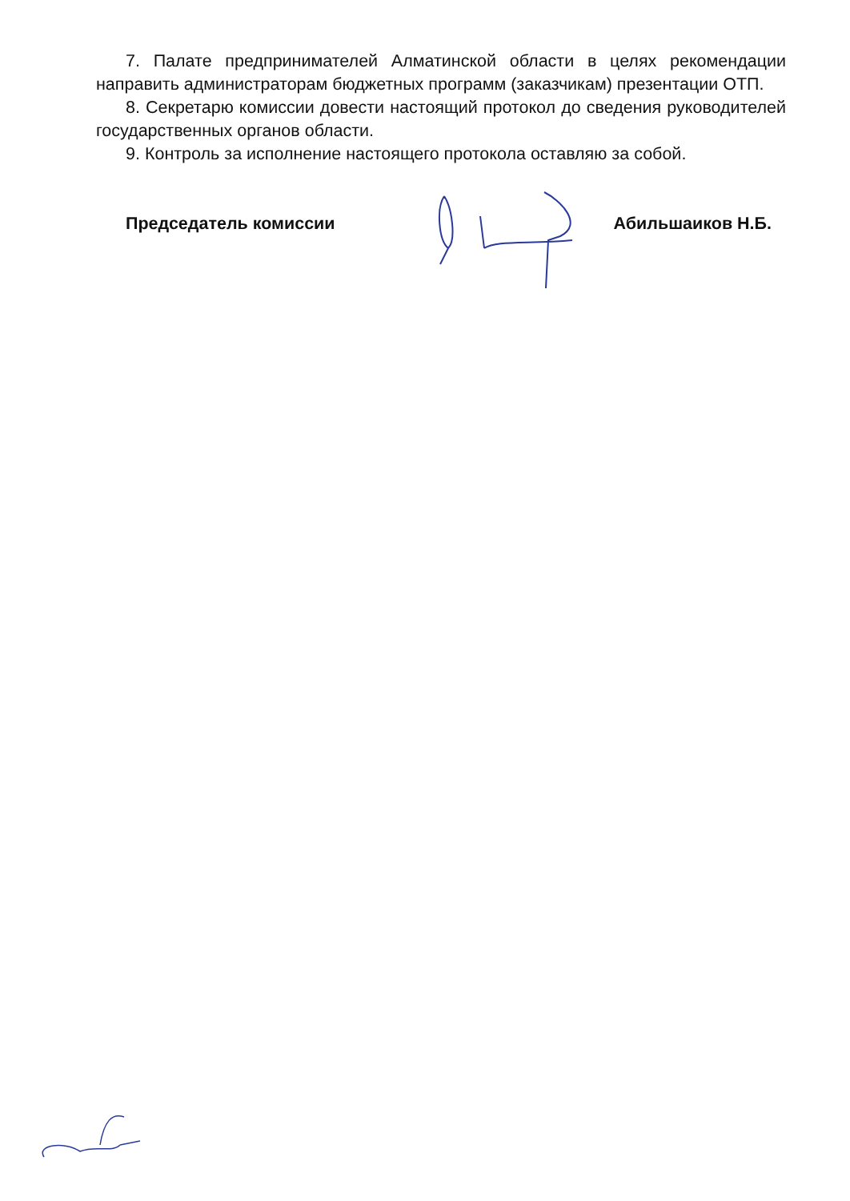7. Палате предпринимателей Алматинской области в целях рекомендации направить администраторам бюджетных программ (заказчикам) презентации ОТП.
8. Секретарю комиссии довести настоящий протокол до сведения руководителей государственных органов области.
9. Контроль за исполнение настоящего протокола оставляю за собой.
Председатель комиссии Абильшаиков Н.Б.